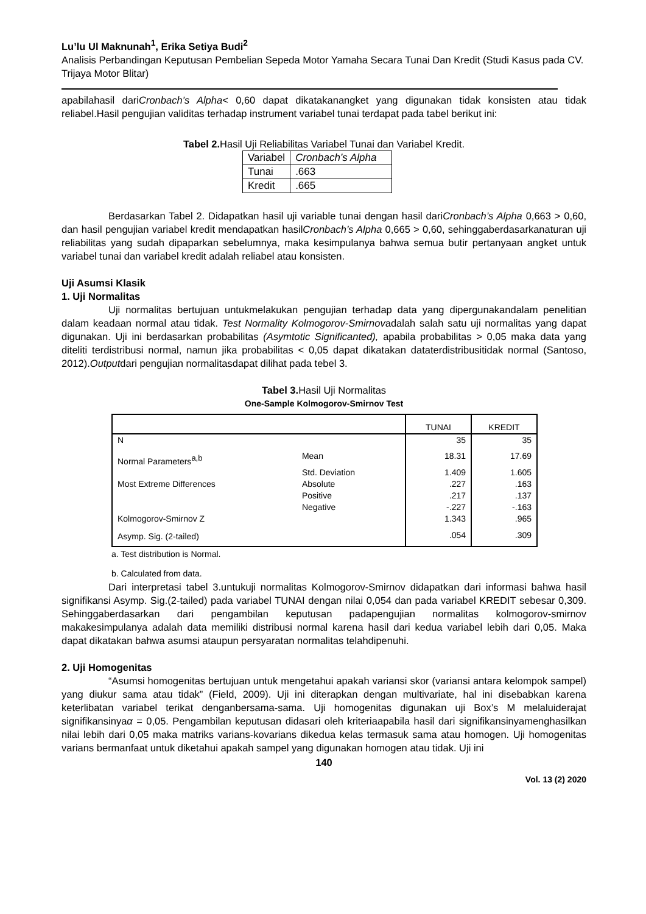Lu’lu Ul Maknunah<sup>1</sup>, Erika Setiya Budi<sup>2</sup>
Analisis Perbandingan Keputusan Pembelian Sepeda Motor Yamaha Secara Tunai Dan Kredit (Studi Kasus pada CV. Trijaya Motor Blitar)
apabilahasil dariCronbach’s Alpha< 0,60 dapat dikatakanangket yang digunakan tidak konsisten atau tidak reliabel.Hasil pengujian validitas terhadap instrument variabel tunai terdapat pada tabel berikut ini:
Tabel 2. Hasil Uji Reliabilitas Variabel Tunai dan Variabel Kredit.
| Variabel | Cronbach’s Alpha |
| Tunai | .663 |
| Kredit | .665 |
Berdasarkan Tabel 2. Didapatkan hasil uji variable tunai dengan hasil dariCronbach’s Alpha 0,663 > 0,60, dan hasil pengujian variabel kredit mendapatkan hasilCronbach’s Alpha 0,665 > 0,60, sehinggaberdasarkanaturan uji reliabilitas yang sudah dipaparkan sebelumnya, maka kesimpulanya bahwa semua butir pertanyaan angket untuk variabel tunai dan variabel kredit adalah reliabel atau konsisten.
Uji Asumsi Klasik
1. Uji Normalitas
Uji normalitas bertujuan untukmelakukan pengujian terhadap data yang dipergunakandalam penelitian dalam keadaan normal atau tidak. Test Normality Kolmogorov-Smirnovadalah salah satu uji normalitas yang dapat digunakan. Uji ini berdasarkan probabilitas (Asymtotic Significanted), apabila probabilitas > 0,05 maka data yang diteliti terdistribusi normal, namun jika probabilitas < 0,05 dapat dikatakan dataterdistribusitidak normal (Santoso, 2012).Outputdari pengujian normalitasdapat dilihat pada tebel 3.
Tabel 3. Hasil Uji Normalitas
One-Sample Kolmogorov-Smirnov Test
| | | TUNAI | KREDIT |
| N | | 35 | 35 |
| Normal Parameters<sup>a,b</sup> | Mean | 18.31 | 17.69 |
| | Std. Deviation | 1.409 | 1.605 |
| Most Extreme Differences | Absolute | .227 | .163 |
| | Positive | .217 | .137 |
| | Negative | -.227 | -.163 |
| Kolmogorov-Smirnov Z | | 1.343 | .965 |
| Asymp. Sig. (2-tailed) | | .054 | .309 |
a. Test distribution is Normal.
b. Calculated from data.
Dari interpretasi tabel 3.untukuji normalitas Kolmogorov-Smirnov didapatkan dari informasi bahwa hasil signifikansi Asymp. Sig.(2-tailed) pada variabel TUNAI dengan nilai 0,054 dan pada variabel KREDIT sebesar 0,309. Sehinggaberdasarkan dari pengambilan keputusan padapengujian normalitas kolmogorov-smirnov makakesimpulanya adalah data memiliki distribusi normal karena hasil dari kedua variabel lebih dari 0,05. Maka dapat dikatakan bahwa asumsi ataupun persyaratan normalitas telahdipenuhi.
2. Uji Homogenitas
“Asumsi homogenitas bertujuan untuk mengetahui apakah variansi skor (variansi antara kelompok sampel) yang diukur sama atau tidak” (Field, 2009). Uji ini diterapkan dengan multivariate, hal ini disebabkan karena keterlibatan variabel terikat denganbersama-sama. Uji homogenitas digunakan uji Box’s M melaluiderajat signifikansinyaα = 0,05. Pengambilan keputusan didasari oleh kriteriaapabila hasil dari signifikansinyamenghasilkan nilai lebih dari 0,05 maka matriks varians-kovarians dikedua kelas termasuk sama atau homogen. Uji homogenitas varians bermanfaat untuk diketahui apakah sampel yang digunakan homogen atau tidak. Uji ini
140
Vol. 13 (2) 2020